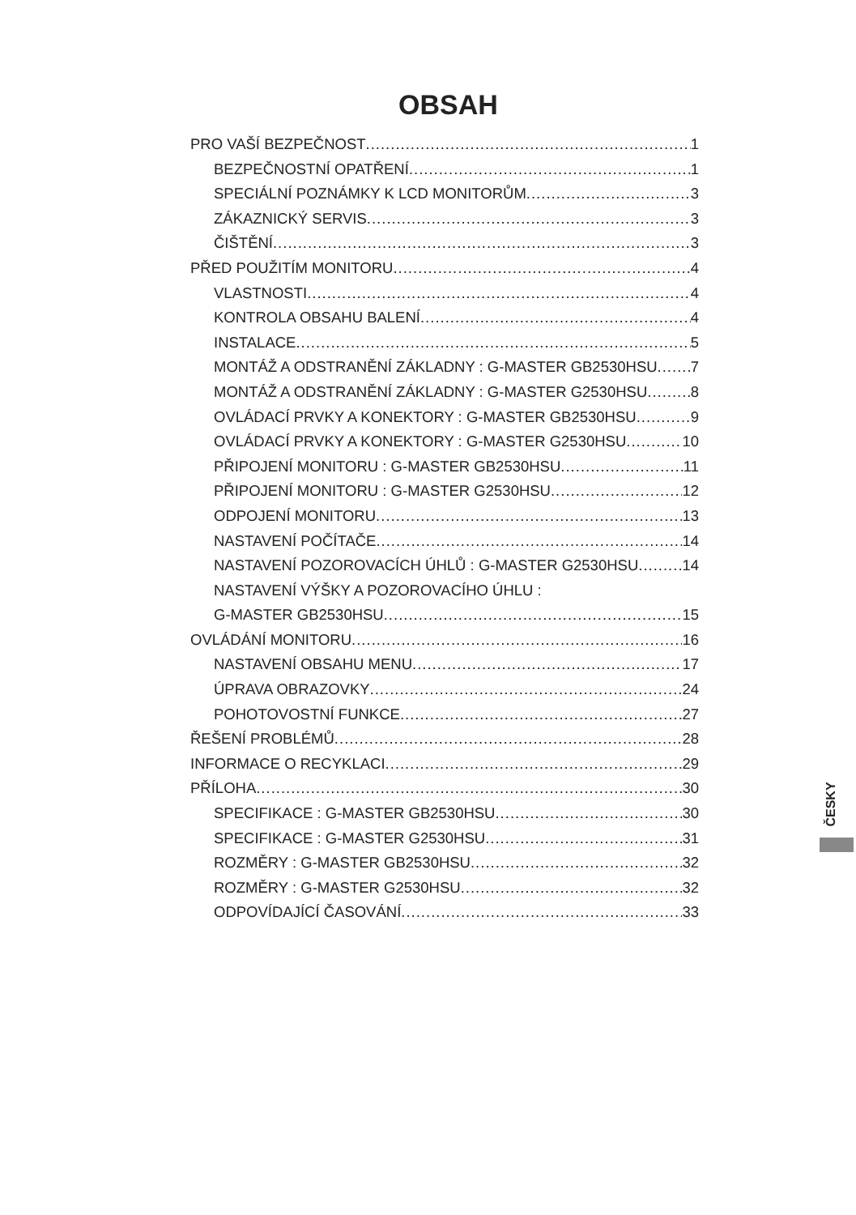OBSAH
PRO VAŠÍ BEZPEČNOST 1
BEZPEČNOSTNÍ OPATŘENÍ 1
SPECIÁLNÍ POZNÁMKY K LCD MONITORŮM 3
ZÁKAZNICKÝ SERVIS 3
ČIŠTĚNÍ 3
PŘED POUŽITÍM MONITORU 4
VLASTNOSTI 4
KONTROLA OBSAHU BALENÍ 4
INSTALACE 5
MONTÁŽ A ODSTRANĚNÍ ZÁKLADNY : G-MASTER GB2530HSU 7
MONTÁŽ A ODSTRANĚNÍ ZÁKLADNY : G-MASTER G2530HSU 8
OVLÁDACÍ PRVKY A KONEKTORY : G-MASTER GB2530HSU 9
OVLÁDACÍ PRVKY A KONEKTORY : G-MASTER G2530HSU 10
PŘIPOJENÍ MONITORU : G-MASTER GB2530HSU 11
PŘIPOJENÍ MONITORU : G-MASTER G2530HSU 12
ODPOJENÍ MONITORU 13
NASTAVENÍ POČÍTAČE 14
NASTAVENÍ POZOROVACÍCH ÚHLŮ : G-MASTER G2530HSU 14
NASTAVENÍ VÝŠKY A POZOROVACÍHO ÚHLU :
G-MASTER GB2530HSU 15
OVLÁDÁNÍ MONITORU 16
NASTAVENÍ OBSAHU MENU 17
ÚPRAVA OBRAZOVKY 24
POHOTOVOSTNÍ FUNKCE 27
ŘEŠENÍ PROBLÉMŮ 28
INFORMACE O RECYKLACI 29
PŘÍLOHA 30
SPECIFIKACE : G-MASTER GB2530HSU 30
SPECIFIKACE : G-MASTER G2530HSU 31
ROZMĚRY : G-MASTER GB2530HSU 32
ROZMĚRY : G-MASTER G2530HSU 32
ODPOVÍDAJÍCÍ ČASOVÁNÍ 33
ČESKY